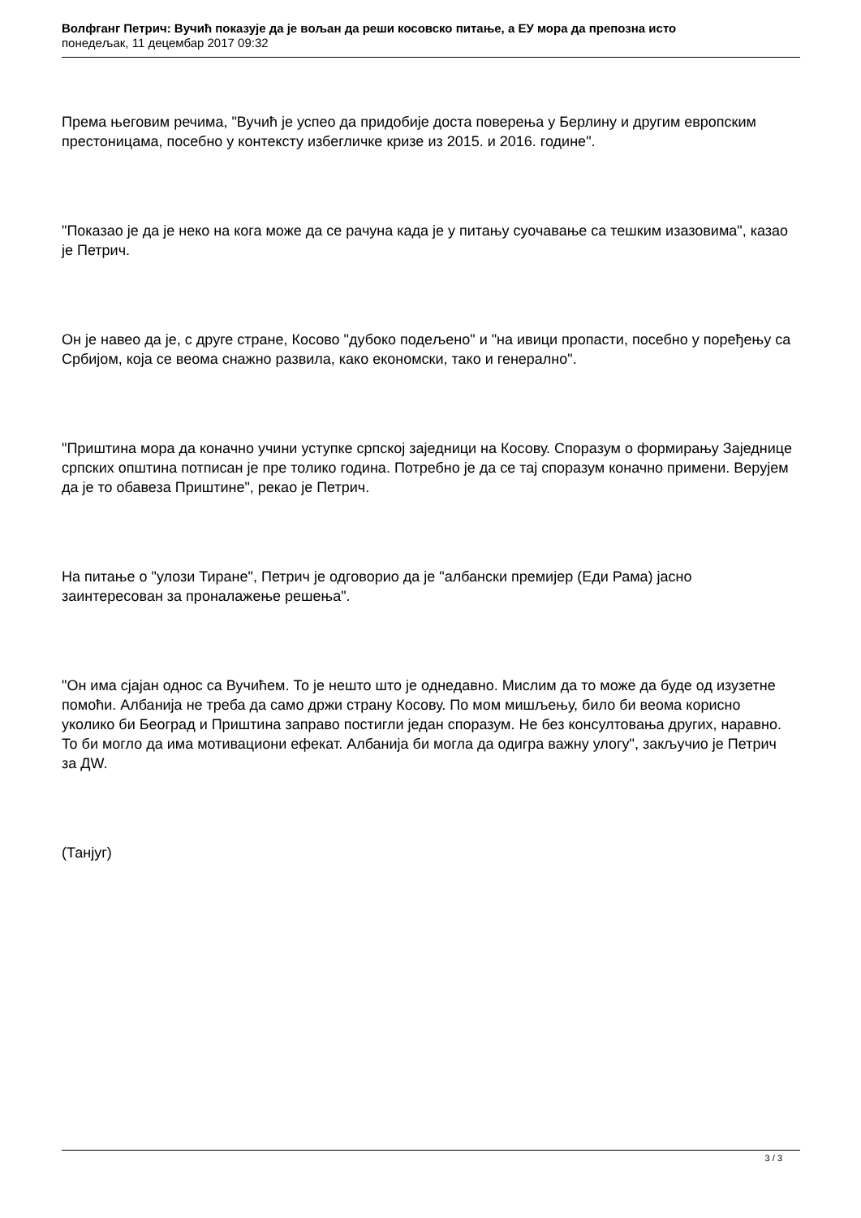Волфганг Петрич: Вучић показује да је вољан да реши косовско питање, а ЕУ мора да препозна исто
понедељак, 11 децембар 2017 09:32
Према његовим речима, "Вучић је успео да придобије доста поверења у Берлину и другим европским престоницама, посебно у контексту избегличке кризе из 2015. и 2016. године".
"Показао је да је неко на кога може да се рачуна када је у питању суочавање са тешким изазовима", казао је Петрич.
Он је навео да је, с друге стране, Косово "дубоко подељено" и "на ивици пропасти, посебно у поређењу са Србијом, која се веома снажно развила, како економски, тако и генерално".
"Приштина мора да коначно учини уступке српској заједници на Косову. Споразум о формирању Заједнице српских општина потписан је пре толико година. Потребно је да се тај споразум коначно примени. Верујем да је то обавеза Приштине", рекао је Петрич.
На питање о "улози Тиране", Петрич је одговорио да је "албански премијер (Еди Рама) јасно заинтересован за проналажење решења".
"Он има сјајан однос са Вучићем. То је нешто што је однедавно. Мислим да то може да буде од изузетне помоћи. Албанија не треба да само држи страну Косову. По мом мишљењу, било би веома корисно уколико би Београд и Приштина заправо постигли један споразум. Не без консултовања других, наравно. То би могло да има мотивациони ефекат. Албанија би могла да одигра важну улогу", закључио је Петрич за ДW.
(Танјуг)
3 / 3